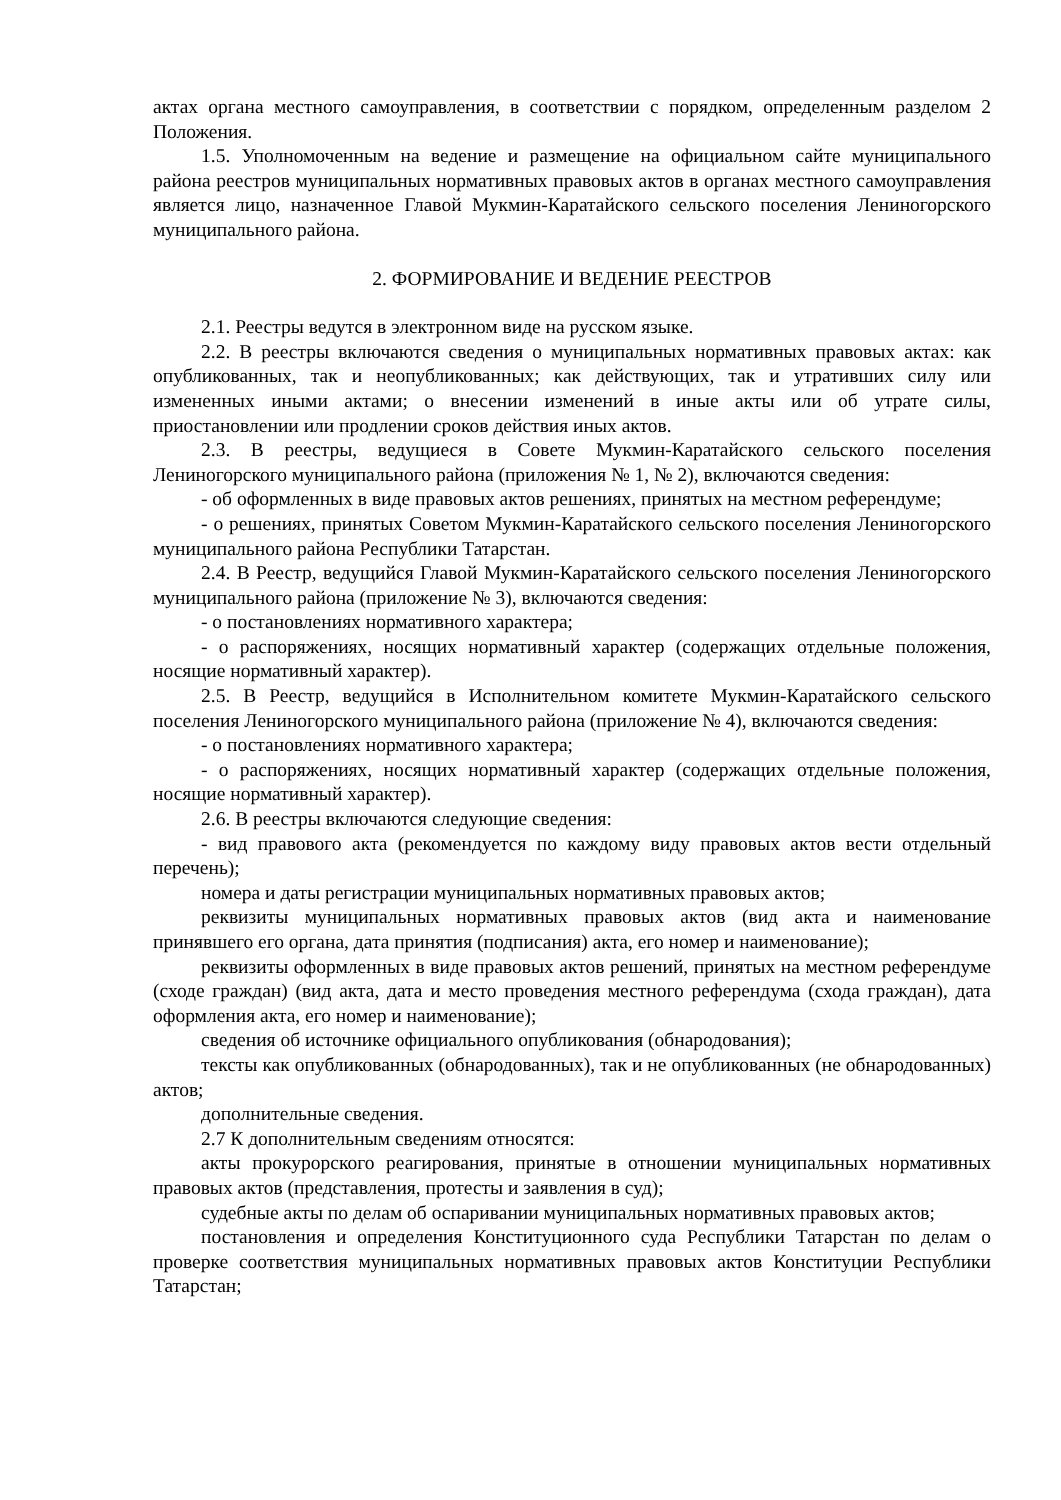актах органа местного самоуправления, в соответствии с порядком, определенным разделом 2 Положения.
1.5. Уполномоченным на ведение и размещение на официальном сайте муниципального района реестров муниципальных нормативных правовых актов в органах местного самоуправления является лицо, назначенное Главой Мукмин-Каратайского сельского поселения Лениногорского муниципального района.
2. ФОРМИРОВАНИЕ И ВЕДЕНИЕ РЕЕСТРОВ
2.1. Реестры ведутся в электронном виде на русском языке.
2.2. В реестры включаются сведения о муниципальных нормативных правовых актах: как опубликованных, так и неопубликованных; как действующих, так и утративших силу или измененных иными актами; о внесении изменений в иные акты или об утрате силы, приостановлении или продлении сроков действия иных актов.
2.3. В реестры, ведущиеся в Совете Мукмин-Каратайского сельского поселения Лениногорского муниципального района (приложения № 1, № 2), включаются сведения:
- об оформленных в виде правовых актов решениях, принятых на местном референдуме;
- о решениях, принятых Советом Мукмин-Каратайского сельского поселения Лениногорского муниципального района Республики Татарстан.
2.4. В Реестр, ведущийся Главой Мукмин-Каратайского сельского поселения Лениногорского муниципального района (приложение № 3), включаются сведения:
- о постановлениях нормативного характера;
- о распоряжениях, носящих нормативный характер (содержащих отдельные положения, носящие нормативный характер).
2.5. В Реестр, ведущийся в Исполнительном комитете Мукмин-Каратайского сельского поселения Лениногорского муниципального района (приложение № 4), включаются сведения:
- о постановлениях нормативного характера;
- о распоряжениях, носящих нормативный характер (содержащих отдельные положения, носящие нормативный характер).
2.6. В реестры включаются следующие сведения:
- вид правового акта (рекомендуется по каждому виду правовых актов вести отдельный перечень);
номера и даты регистрации муниципальных нормативных правовых актов;
реквизиты муниципальных нормативных правовых актов (вид акта и наименование принявшего его органа, дата принятия (подписания) акта, его номер и наименование);
реквизиты оформленных в виде правовых актов решений, принятых на местном референдуме (сходе граждан) (вид акта, дата и место проведения местного референдума (схода граждан), дата оформления акта, его номер и наименование);
сведения об источнике официального опубликования (обнародования);
тексты как опубликованных (обнародованных), так и не опубликованных (не обнародованных) актов;
дополнительные сведения.
2.7 К дополнительным сведениям относятся:
акты прокурорского реагирования, принятые в отношении муниципальных нормативных правовых актов (представления, протесты и заявления в суд);
судебные акты по делам об оспаривании муниципальных нормативных правовых актов;
постановления и определения Конституционного суда Республики Татарстан по делам о проверке соответствия муниципальных нормативных правовых актов Конституции Республики Татарстан;